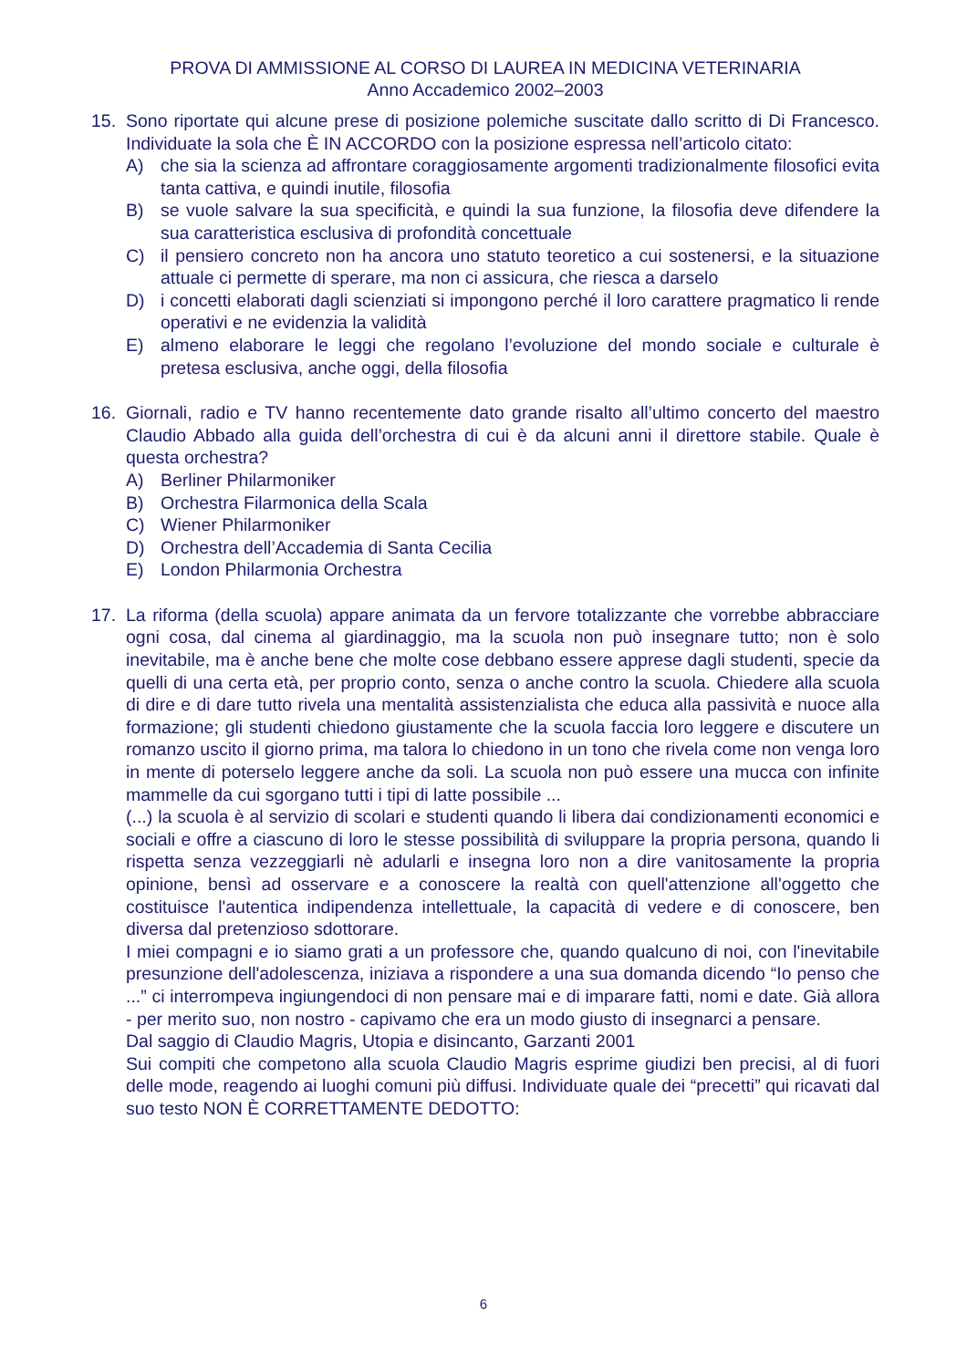PROVA DI AMMISSIONE AL CORSO DI LAUREA IN MEDICINA VETERINARIA
Anno Accademico 2002–2003
15. Sono riportate qui alcune prese di posizione polemiche suscitate dallo scritto di Di Francesco. Individuate la sola che È IN ACCORDO con la posizione espressa nell’articolo citato:
A) che sia la scienza ad affrontare coraggiosamente argomenti tradizionalmente filosofici evita tanta cattiva, e quindi inutile, filosofia
B) se vuole salvare la sua specificità, e quindi la sua funzione, la filosofia deve difendere la sua caratteristica esclusiva di profondità concettuale
C) il pensiero concreto non ha ancora uno statuto teoretico a cui sostenersi, e la situazione attuale ci permette di sperare, ma non ci assicura, che riesca a darselo
D) i concetti elaborati dagli scienziati si impongono perché il loro carattere pragmatico li rende operativi e ne evidenzia la validità
E) almeno elaborare le leggi che regolano l’evoluzione del mondo sociale e culturale è pretesa esclusiva, anche oggi, della filosofia
16. Giornali, radio e TV hanno recentemente dato grande risalto all’ultimo concerto del maestro Claudio Abbado alla guida dell’orchestra di cui è da alcuni anni il direttore stabile. Quale è questa orchestra?
A) Berliner Philarmoniker
B) Orchestra Filarmonica della Scala
C) Wiener Philarmoniker
D) Orchestra dell’Accademia di Santa Cecilia
E) London Philarmonia Orchestra
17. La riforma (della scuola) appare animata da un fervore totalizzante che vorrebbe abbracciare ogni cosa, dal cinema al giardinaggio, ma la scuola non può insegnare tutto; non è solo inevitabile, ma è anche bene che molte cose debbano essere apprese dagli studenti, specie da quelli di una certa età, per proprio conto, senza o anche contro la scuola. Chiedere alla scuola di dire e di dare tutto rivela una mentalità assistenzialista che educa alla passività e nuoce alla formazione; gli studenti chiedono giustamente che la scuola faccia loro leggere e discutere un romanzo uscito il giorno prima, ma talora lo chiedono in un tono che rivela come non venga loro in mente di poterselo leggere anche da soli. La scuola non può essere una mucca con infinite mammelle da cui sgorgano tutti i tipi di latte possibile ...
(...) la scuola è al servizio di scolari e studenti quando li libera dai condizionamenti economici e sociali e offre a ciascuno di loro le stesse possibilità di sviluppare la propria persona, quando li rispetta senza vezzeggiarli nè adularli e insegna loro non a dire vanitosamente la propria opinione, bensì ad osservare e a conoscere la realtà con quell'attenzione all'oggetto che costituisce l'autentica indipendenza intellettuale, la capacità di vedere e di conoscere, ben diversa dal pretenzioso sdottorare.
I miei compagni e io siamo grati a un professore che, quando qualcuno di noi, con l'inevitabile presunzione dell'adolescenza, iniziava a rispondere a una sua domanda dicendo “Io penso che ...” ci interrompeva ingiungendoci di non pensare mai e di imparare fatti, nomi e date. Già allora - per merito suo, non nostro - capivamo che era un modo giusto di insegnarci a pensare.
Dal saggio di Claudio Magris, Utopia e disincanto, Garzanti 2001
Sui compiti che competono alla scuola Claudio Magris esprime giudizi ben precisi, al di fuori delle mode, reagendo ai luoghi comuni più diffusi. Individuate quale dei “precetti” qui ricavati dal suo testo NON È CORRETTAMENTE DEDOTTO:
6